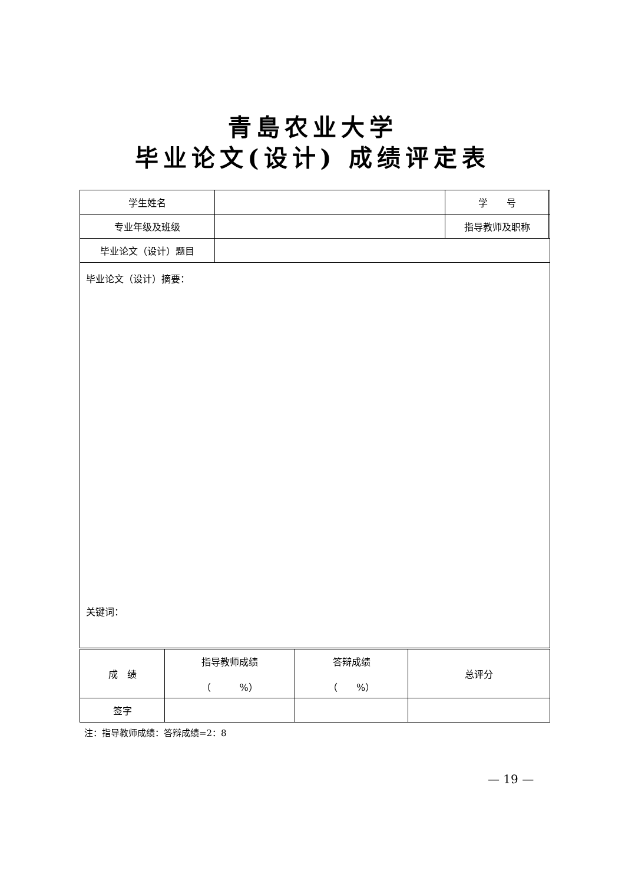青島农业大学
毕业论文(设计) 成绩评定表
| 学生姓名 | | 学 号 | |
| 专业年级及班级 | | 指导教师及职称 | |
| 毕业论文（设计）题目 | | | |
| 毕业论文（设计）摘要： 关键词： | | | |
| 成 绩 | 指导教师成绩 （ %） | 答辩成绩 （ %） | 总评分 |
| 签字 | | | |
注：指导教师成绩：答辩成绩=2：8
— 19 —